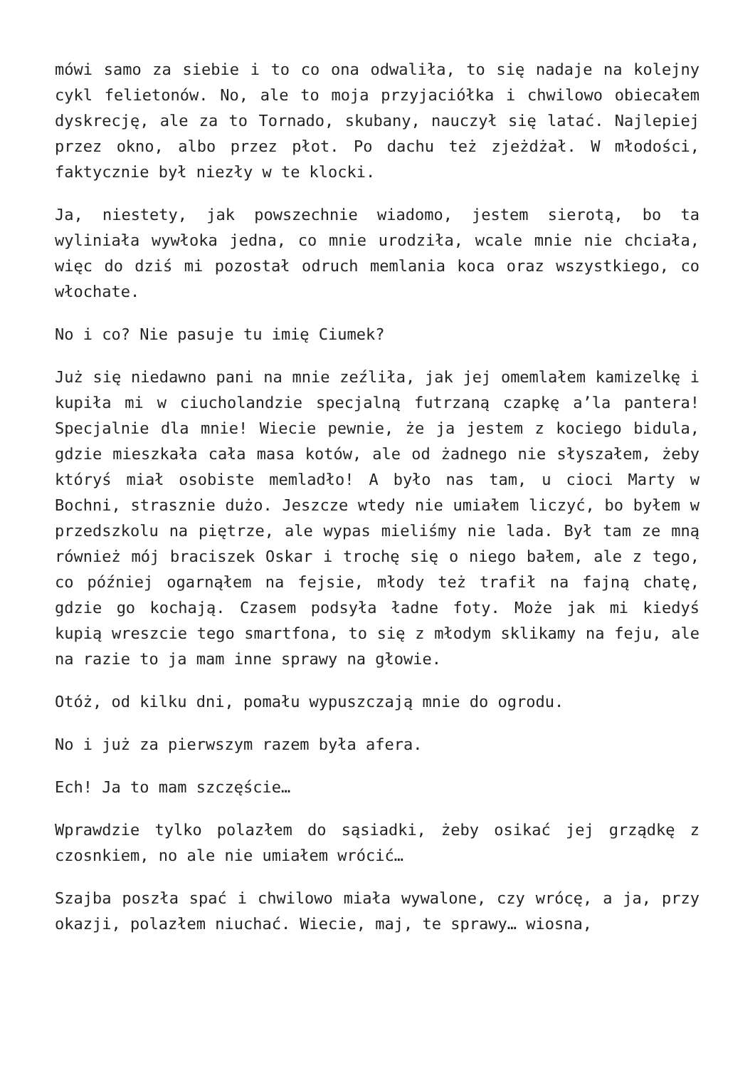mówi samo za siebie i to co ona odwaliła, to się nadaje na kolejny cykl felietonów. No, ale to moja przyjaciółka i chwilowo obiecałem dyskrecję, ale za to Tornado, skubany, nauczył się latać. Najlepiej przez okno, albo przez płot. Po dachu też zjeżdżał. W młodości, faktycznie był niezły w te klocki.
Ja, niestety, jak powszechnie wiadomo, jestem sierotą, bo ta wyliniała wywłoka jedna, co mnie urodziła, wcale mnie nie chciała, więc do dziś mi pozostał odruch memlania koca oraz wszystkiego, co włochate.
No i co? Nie pasuje tu imię Ciumek?
Już się niedawno pani na mnie zeźliła, jak jej omemlałem kamizelkę i kupiła mi w ciucholandzie specjalną futrzaną czapkę a’la pantera! Specjalnie dla mnie! Wiecie pewnie, że ja jestem z kociego bidula, gdzie mieszkała cała masa kotów, ale od żadnego nie słyszałem, żeby któryś miał osobiste memladło! A było nas tam, u cioci Marty w Bochni, strasznie dużo. Jeszcze wtedy nie umiałem liczyć, bo byłem w przedszkolu na piętrze, ale wypas mieliśmy nie lada. Był tam ze mną również mój braciszek Oskar i trochę się o niego bałem, ale z tego, co później ogarnąłem na fejsie, młody też trafił na fajną chatę, gdzie go kochają. Czasem podsyła ładne foty. Może jak mi kiedyś kupią wreszcie tego smartfona, to się z młodym sklikamy na feju, ale na razie to ja mam inne sprawy na głowie.
Otóż, od kilku dni, pomału wypuszczają mnie do ogrodu.
No i już za pierwszym razem była afera.
Ech! Ja to mam szczęście…
Wprawdzie tylko polazłem do sąsiadki, żeby osikać jej grządkę z czosnkiem, no ale nie umiałem wrócić…
Szajba poszła spać i chwilowo miała wywalone, czy wrócę, a ja, przy okazji, polazłem niuchać. Wiecie, maj, te sprawy… wiosna,